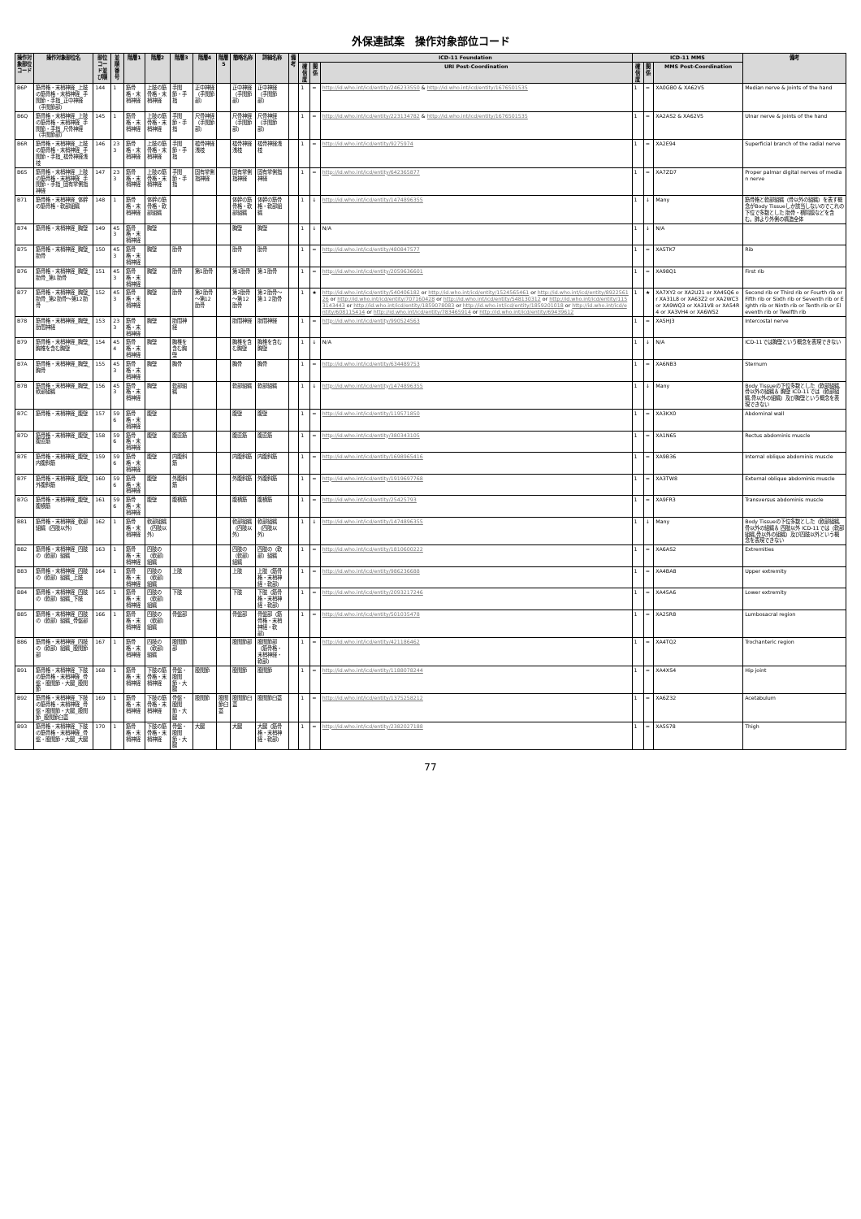外保連試案　操作対象部位コード
| 操作対象部位コード | 操作対象部位名 | 部位コード並び順 | 並順番号 | 階層1 | 階層2 | 階層3 | 階層4 | 階層5 | 簡略名称 | 詳細名称 | 備考 | ICD-11 Foundation | | | ICD-11 MMS | | | 備考 |
| --- | --- | --- | --- | --- | --- | --- | --- | --- | --- | --- | --- | --- | --- | --- | --- | --- | --- | --- |
| | | | | | | | | | | | | 確信度 | 関係 | URI Post-Coordination | 確信度 | 関係 | MMS Post-Coordination | |
| B6P | 筋骨格・末梢神経_上肢の筋骨格・末梢神経_手関節・手指_正中神経（手関節部） | 144 | 1 | 筋骨格・末梢神経 | 上肢の筋骨格・末梢神経 | 手関節・手指 | 正中神経（手関節部） | | 正中神経（手関節部） | 正中神経（手関節部） | | 1 | = | http://id.who.int/icd/entity/246233550 & http://id.who.int/icd/entity/1676501535 | 1 | = | XA0GB0 & XA62V5 | Median nerve & Joints of the hand |
| B6Q | 筋骨格・末梢神経_上肢の筋骨格・末梢神経_手関節・手指_尺骨神経（手関節部） | 145 | 1 | 筋骨格・末梢神経 | 上肢の筋骨格・末梢神経 | 手関節・手指 | 尺骨神経（手関節部） | | 尺骨神経（手関節部） | 尺骨神経（手関節部） | | 1 | = | http://id.who.int/icd/entity/223134782 & http://id.who.int/icd/entity/1676501535 | 1 | = | XA2AS2 & XA62V5 | Ulnar nerve & Joints of the hand |
| B6R | 筋骨格・末梢神経_上肢の筋骨格・末梢神経_手関節・手指_橈骨神経浅枝 | 146 | 233 | 筋骨格・末梢神経 | 上肢の筋骨格・末梢神経 | 手関節・手指 | 橈骨神経浅枝 | | 橈骨神経浅枝 | 橈骨神経浅枝 | | 1 | = | http://id.who.int/icd/entity/9275974 | 1 | = | XA2E94 | Superficial branch of the radial nerve |
| B6S | 筋骨格・末梢神経_上肢の筋骨格・末梢神経_手関節・手指_固有掌側指神経 | 147 | 233 | 筋骨格・末梢神経 | 上肢の筋骨格・末梢神経 | 手関節・手指 | 固有掌側指神経 | | 固有掌側指神経 | 固有掌側指神経 | | 1 | = | http://id.who.int/icd/entity/642365877 | 1 | = | XA7ZD7 | Proper palmar digital nerves of median nerve |
| B71 | 筋骨格・末梢神経_体幹の筋骨格・軟部組織 | 148 | 1 | 筋骨格・末梢神経 | 体幹の筋骨格・軟部組織 | | | | 体幹の筋骨格・軟部組織 | 体幹の筋骨格・軟部組織 | | 1 | ↓ | http://id.who.int/icd/entity/1474896355 | 1 | ↓ | Many | 筋骨格と軟部組織（骨以外の組織）を表す概念がBody Tissueしか該当しないのでこれの下位で多数とした 肋骨・横隔膜などを含む。肺より外側の構造全体 |
| B74 | 筋骨格・末梢神経_胸壁 | 149 | 453 | 筋骨格・末梢神経 | 胸壁 | | | | 胸壁 | 胸壁 | | 1 | ↓ | N/A | 1 | ↓ | N/A | |
| B75 | 筋骨格・末梢神経_胸壁_肋骨 | 150 | 453 | 筋骨格・末梢神経 | 胸壁 | 肋骨 | | | 肋骨 | 肋骨 | | 1 | = | http://id.who.int/icd/entity/480847577 | 1 | = | XA5TK7 | Rib |
| B76 | 筋骨格・末梢神経_胸壁_肋骨_第1肋骨 | 151 | 453 | 筋骨格・末梢神経 | 胸壁 | 肋骨 | 第1肋骨 | | 第1肋骨 | 第１肋骨 | | 1 | = | http://id.who.int/icd/entity/2059636601 | 1 | = | XA98Q1 | First rib |
| B77 | 筋骨格・末梢神経_胸壁_肋骨_第2肋骨～第12肋骨 | 152 | 453 | 筋骨格・末梢神経 | 胸壁 | 肋骨 | 第2肋骨～第12肋骨 | | 第2肋骨～第12肋骨 | 第２肋骨～第１２肋骨 | | 1 | ★ | http://id.who.int/icd/entity/540406182 or http://id.who.int/icd/entity/1524565461 or http://id.who.int/icd/entity/892256126 or http://id.who.int/icd/entity/707160428 or http://id.who.int/icd/entity/548130312 or http://id.who.int/icd/entity/1153143443 or http://id.who.int/icd/entity/1859078083 or http://id.who.int/icd/entity/1859201018 or http://id.who.int/icd/entity/608115414 or http://id.who.int/icd/entity/783465914 or http://id.who.int/icd/entity/69439612 | 1 | ★ | XA7XY2 or XA2U21 or XA4SQ6 or XA31L8 or XA63Z2 or XA2WC3 or XA9WQ3 or XA31V8 or XA54R4 or XA3VH4 or XA6W52 | Second rib or Third rib or Fourth rib or Fifth rib or Sixth rib or Seventh rib or Eighth rib or Ninth rib or Tenth rib or Eleventh rib or Twelfth rib |
| B78 | 筋骨格・末梢神経_胸壁_肋間神経 | 153 | 233 | 筋骨格・末梢神経 | 胸壁 | 肋間神経 | | | 肋間神経 | 肋間神経 | | 1 | = | http://id.who.int/icd/entity/990524563 | 1 | = | XA5HJ3 | Intercostal nerve |
| B79 | 筋骨格・末梢神経_胸壁_胸椎を含む胸壁 | 154 | 454 | 筋骨格・末梢神経 | 胸壁 | 胸椎を含む胸壁 | | | 胸椎を含む胸壁 | 胸椎を含む胸壁 | | 1 | ↓ | N/A | 1 | ↓ | N/A | ICD-11では胸壁という概念を表現できない |
| B7A | 筋骨格・末梢神経_胸壁_胸骨 | 155 | 453 | 筋骨格・末梢神経 | 胸壁 | 胸骨 | | | 胸骨 | 胸骨 | | 1 | = | http://id.who.int/icd/entity/634489753 | 1 | = | XA6NB3 | Sternum |
| B7B | 筋骨格・末梢神経_胸壁_軟部組織 | 156 | 453 | 筋骨格・末梢神経 | 胸壁 | 軟部組織 | | | 軟部組織 | 軟部組織 | | 1 | ↓ | http://id.who.int/icd/entity/1474896355 | 1 | ↓ | Many | Body Tissueの下位多数とした（軟部組織,骨以外の組織＆ 胸壁 ICD-11では（軟部組織,骨以外の組織）及び胸壁という概念を表現できない |
| B7C | 筋骨格・末梢神経_腹壁 | 157 | 596 | 筋骨格・末梢神経 | 腹壁 | | | | 腹壁 | 腹壁 | | 1 | = | http://id.who.int/icd/entity/119571850 | 1 | = | XA3KX0 | Abdominal wall |
| B7D | 筋骨格・末梢神経_腹壁_腹直筋 | 158 | 596 | 筋骨格・末梢神経 | 腹壁 | 腹直筋 | | | 腹直筋 | 腹直筋 | | 1 | = | http://id.who.int/icd/entity/380343105 | 1 | = | XA1N65 | Rectus abdominis muscle |
| B7E | 筋骨格・末梢神経_腹壁_内腹斜筋 | 159 | 596 | 筋骨格・末梢神経 | 腹壁 | 内腹斜筋 | | | 内腹斜筋 | 内腹斜筋 | | 1 | = | http://id.who.int/icd/entity/1698965416 | 1 | = | XA9B36 | Internal oblique abdominis muscle |
| B7F | 筋骨格・末梢神経_腹壁_外腹斜筋 | 160 | 596 | 筋骨格・末梢神経 | 腹壁 | 外腹斜筋 | | | 外腹斜筋 | 外腹斜筋 | | 1 | = | http://id.who.int/icd/entity/1919697768 | 1 | = | XA3TW8 | External oblique abdominis muscle |
| B7G | 筋骨格・末梢神経_腹壁_腹横筋 | 161 | 596 | 筋骨格・末梢神経 | 腹壁 | 腹横筋 | | | 腹横筋 | 腹横筋 | | 1 | = | http://id.who.int/icd/entity/25425793 | 1 | = | XA9FR3 | Transversus abdominis muscle |
| B81 | 筋骨格・末梢神経_軟部組織（四肢以外） | 162 | 1 | 筋骨格・末梢神経 | 軟部組織（四肢以外） | | | | 軟部組織（四肢以外） | 軟部組織（四肢以外） | | 1 | ↓ | http://id.who.int/icd/entity/1474896355 | 1 | ↓ | Many | Body Tissueの下位多数とした（軟部組織,骨以外の組織＆ 四肢以外 ICD-11では（軟部組織,骨以外の組織）及び四肢以外という概念を表現できない |
| B82 | 筋骨格・末梢神経_四肢の（軟部）組織 | 163 | 1 | 筋骨格・末梢神経 | 四肢の（軟部）組織 | | | | 四肢の（軟部）組織 | 四肢の（軟部）組織 | | 1 | = | http://id.who.int/icd/entity/1810600222 | 1 | = | XA6AS2 | Extremities |
| B83 | 筋骨格・末梢神経_四肢の（軟部）組織_上肢 | 164 | 1 | 筋骨格・末梢神経 | 四肢の（軟部）組織 | 上肢 | | | 上肢 | 上肢（筋骨格・末梢神経・軟部） | | 1 | = | http://id.who.int/icd/entity/986236688 | 1 | = | XA4BA8 | Upper extremity |
| B84 | 筋骨格・末梢神経_四肢の（軟部）組織_下肢 | 165 | 1 | 筋骨格・末梢神経 | 四肢の（軟部）組織 | 下肢 | | | 下肢 | 下肢（筋骨格・末梢神経・軟部） | | 1 | = | http://id.who.int/icd/entity/2093217246 | 1 | = | XA45A6 | Lower extremity |
| B85 | 筋骨格・末梢神経_四肢の（軟部）組織_骨盤部 | 166 | 1 | 筋骨格・末梢神経 | 四肢の（軟部）組織 | 骨盤部 | | | 骨盤部 | 骨盤部（筋骨格・末梢神経・軟部） | | 1 | = | http://id.who.int/icd/entity/501035478 | 1 | = | XA25R8 | Lumbosacral region |
| B86 | 筋骨格・末梢神経_四肢の（軟部）組織_股関節部 | 167 | 1 | 筋骨格・末梢神経 | 四肢の（軟部）組織 | 股関節部 | | | 股関節部 | 股関節部（筋骨格・末梢神経・軟部） | | 1 | = | http://id.who.int/icd/entity/421186462 | 1 | = | XA4TQ2 | Trochanteric region |
| B91 | 筋骨格・末梢神経_下肢の筋骨格・末梢神経_骨盤・股関節・大腿_股関節 | 168 | 1 | 筋骨格・末梢神経 | 下肢の筋骨格・末梢神経 | 骨盤・股関節・大腿 | 股関節 | | 股関節 | 股関節 | | 1 | = | http://id.who.int/icd/entity/1188078244 | 1 | = | XA4XS4 | Hip joint |
| B92 | 筋骨格・末梢神経_下肢の筋骨格・末梢神経_骨盤・股関節・大腿_股関節_股関節臼蓋 | 169 | 1 | 筋骨格・末梢神経 | 下肢の筋骨格・末梢神経 | 骨盤・股関節・大腿 | 股関節 | 股関節臼蓋 | 股関節臼蓋 | 股関節臼蓋 | | 1 | = | http://id.who.int/icd/entity/1375258212 | 1 | = | XA6Z32 | Acetabulum |
| B93 | 筋骨格・末梢神経_下肢の筋骨格・末梢神経_骨盤・股関節・大腿_大腿 | 170 | 1 | 筋骨格・末梢神経 | 下肢の筋骨格・末梢神経 | 骨盤・股関節・大腿 | 大腿 | | 大腿 | 大腿（筋骨格・末梢神経・軟部） | | 1 | = | http://id.who.int/icd/entity/2382027188 | 1 | = | XA5S78 | Thigh |
77